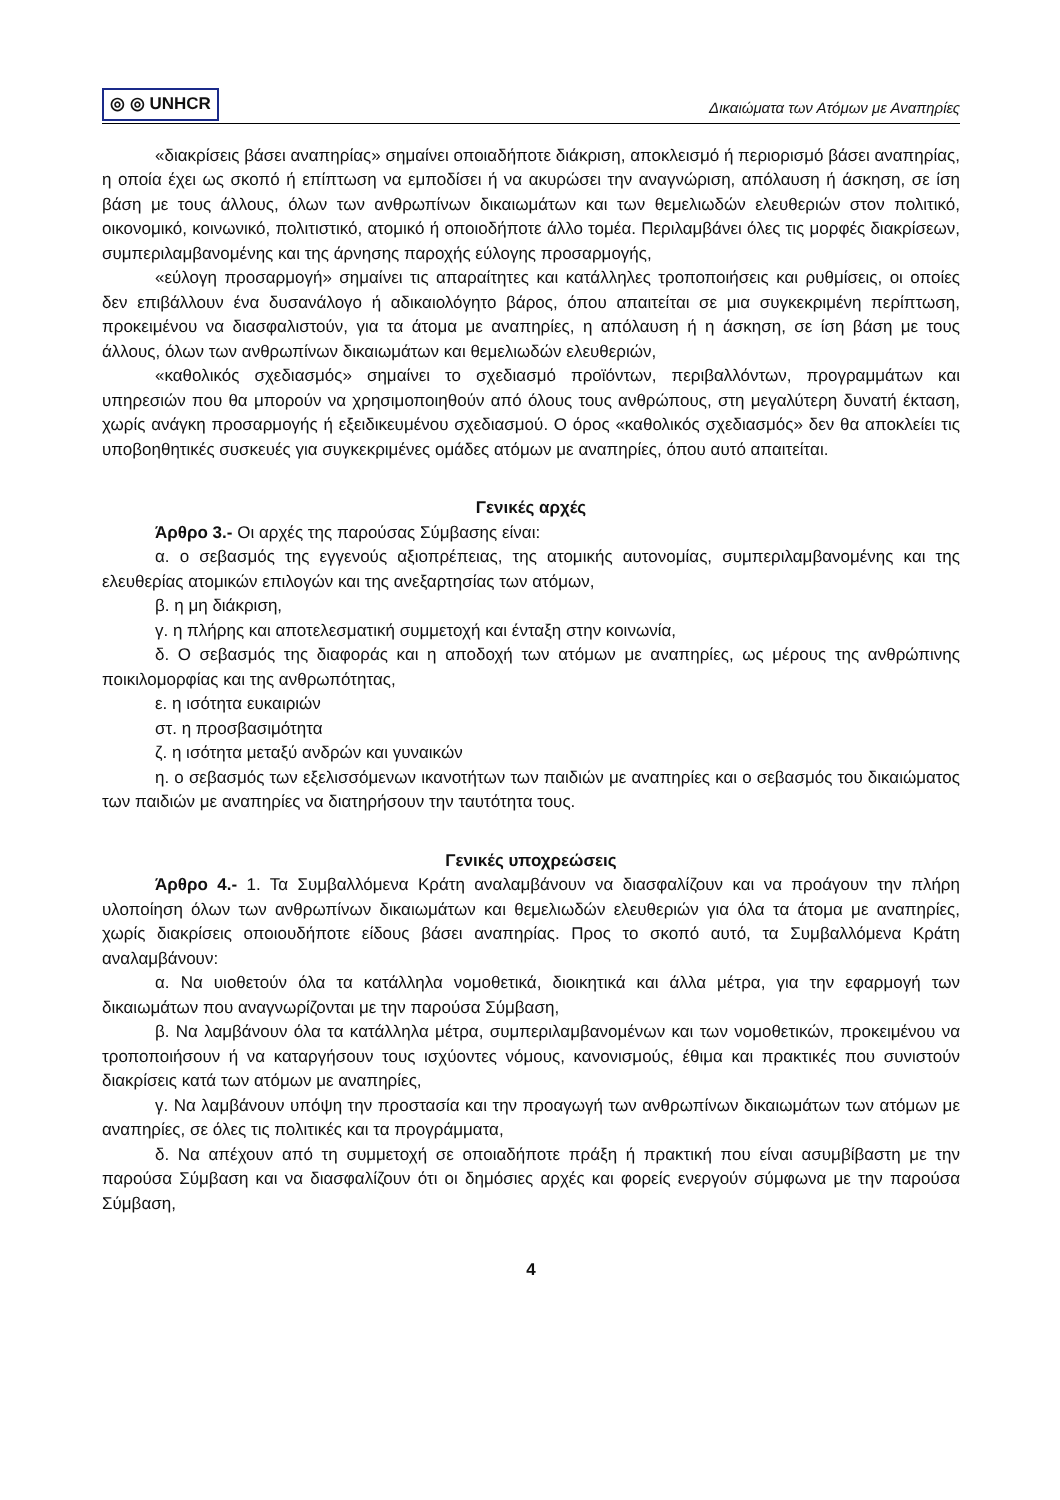◎ ◎ UNHCR Δικαιώματα των Ατόμων με Αναπηρίες
«διακρίσεις βάσει αναπηρίας» σημαίνει οποιαδήποτε διάκριση, αποκλεισμό ή περιορισμό βάσει αναπηρίας, η οποία έχει ως σκοπό ή επίπτωση να εμποδίσει ή να ακυρώσει την αναγνώριση, απόλαυση ή άσκηση, σε ίση βάση με τους άλλους, όλων των ανθρωπίνων δικαιωμάτων και των θεμελιωδών ελευθεριών στον πολιτικό, οικονομικό, κοινωνικό, πολιτιστικό, ατομικό ή οποιοδήποτε άλλο τομέα. Περιλαμβάνει όλες τις μορφές διακρίσεων, συμπεριλαμβανομένης και της άρνησης παροχής εύλογης προσαρμογής,
«εύλογη προσαρμογή» σημαίνει τις απαραίτητες και κατάλληλες τροποποιήσεις και ρυθμίσεις, οι οποίες δεν επιβάλλουν ένα δυσανάλογο ή αδικαιολόγητο βάρος, όπου απαιτείται σε μια συγκεκριμένη περίπτωση, προκειμένου να διασφαλιστούν, για τα άτομα με αναπηρίες, η απόλαυση ή η άσκηση, σε ίση βάση με τους άλλους, όλων των ανθρωπίνων δικαιωμάτων και θεμελιωδών ελευθεριών,
«καθολικός σχεδιασμός» σημαίνει το σχεδιασμό προϊόντων, περιβαλλόντων, προγραμμάτων και υπηρεσιών που θα μπορούν να χρησιμοποιηθούν από όλους τους ανθρώπους, στη μεγαλύτερη δυνατή έκταση, χωρίς ανάγκη προσαρμογής ή εξειδικευμένου σχεδιασμού. Ο όρος «καθολικός σχεδιασμός» δεν θα αποκλείει τις υποβοηθητικές συσκευές για συγκεκριμένες ομάδες ατόμων με αναπηρίες, όπου αυτό απαιτείται.
Γενικές αρχές
Άρθρο 3.- Οι αρχές της παρούσας Σύμβασης είναι:
α. ο σεβασμός της εγγενούς αξιοπρέπειας, της ατομικής αυτονομίας, συμπεριλαμβανομένης και της ελευθερίας ατομικών επιλογών και της ανεξαρτησίας των ατόμων,
β. η μη διάκριση,
γ. η πλήρης και αποτελεσματική συμμετοχή και ένταξη στην κοινωνία,
δ. Ο σεβασμός της διαφοράς και η αποδοχή των ατόμων με αναπηρίες, ως μέρους της ανθρώπινης ποικιλομορφίας και της ανθρωπότητας,
ε. η ισότητα ευκαιριών
στ. η προσβασιμότητα
ζ. η ισότητα μεταξύ ανδρών και γυναικών
η. ο σεβασμός των εξελισσόμενων ικανοτήτων των παιδιών με αναπηρίες και ο σεβασμός του δικαιώματος των παιδιών με αναπηρίες να διατηρήσουν την ταυτότητα τους.
Γενικές υποχρεώσεις
Άρθρο 4.- 1. Τα Συμβαλλόμενα Κράτη αναλαμβάνουν να διασφαλίζουν και να προάγουν την πλήρη υλοποίηση όλων των ανθρωπίνων δικαιωμάτων και θεμελιωδών ελευθεριών για όλα τα άτομα με αναπηρίες, χωρίς διακρίσεις οποιουδήποτε είδους βάσει αναπηρίας. Προς το σκοπό αυτό, τα Συμβαλλόμενα Κράτη αναλαμβάνουν:
α. Να υιοθετούν όλα τα κατάλληλα νομοθετικά, διοικητικά και άλλα μέτρα, για την εφαρμογή των δικαιωμάτων που αναγνωρίζονται με την παρούσα Σύμβαση,
β. Να λαμβάνουν όλα τα κατάλληλα μέτρα, συμπεριλαμβανομένων και των νομοθετικών, προκειμένου να τροποποιήσουν ή να καταργήσουν τους ισχύοντες νόμους, κανονισμούς, έθιμα και πρακτικές που συνιστούν διακρίσεις κατά των ατόμων με αναπηρίες,
γ. Να λαμβάνουν υπόψη την προστασία και την προαγωγή των ανθρωπίνων δικαιωμάτων των ατόμων με αναπηρίες, σε όλες τις πολιτικές και τα προγράμματα,
δ. Να απέχουν από τη συμμετοχή σε οποιαδήποτε πράξη ή πρακτική που είναι ασυμβίβαστη με την παρούσα Σύμβαση και να διασφαλίζουν ότι οι δημόσιες αρχές και φορείς ενεργούν σύμφωνα με την παρούσα Σύμβαση,
4